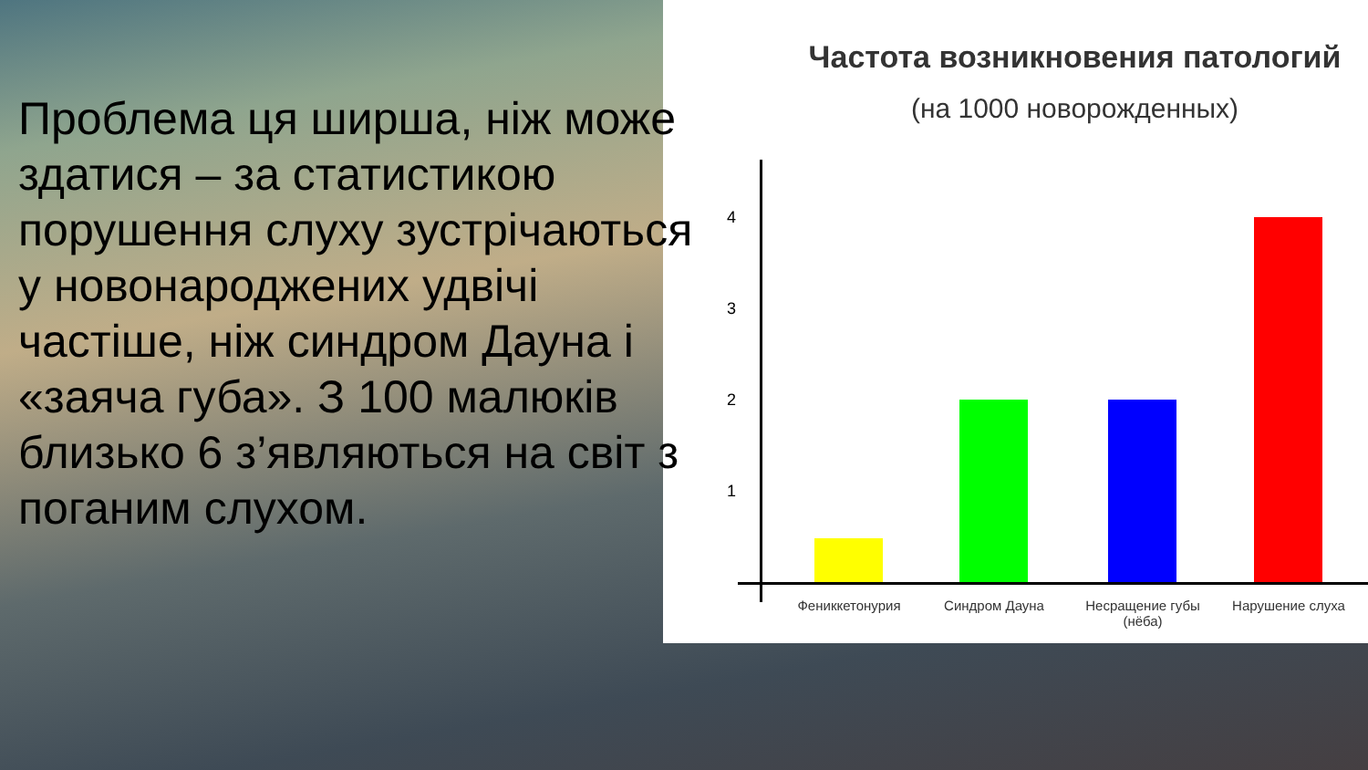Проблема ця ширша, ніж може здатися – за статистикою порушення слуху зустрічаються у новонароджених удвічі частіше, ніж синдром Дауна і «заяча губа». З 100 малюків близько 6 з’являються на світ з поганим слухом.
Частота возникновения патологий
(на 1000 новорожденных)
4
3
2
1
Фениккетонурия Синдром Дауна
Несращение губы (нёба)
Нарушение слуха